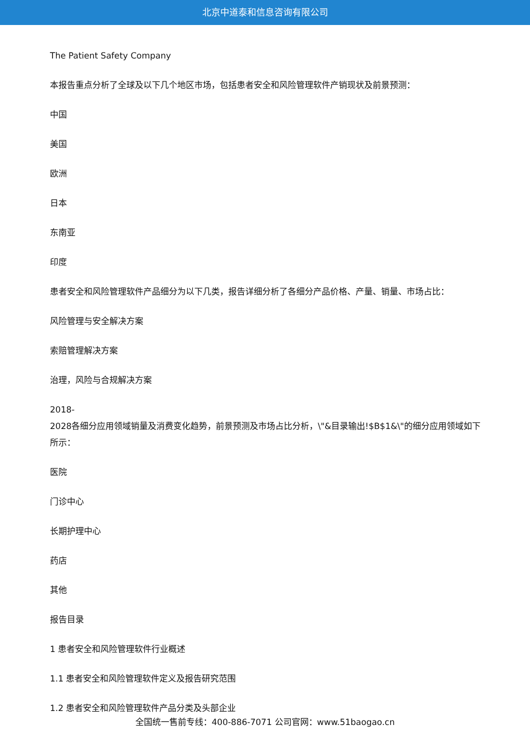北京中道泰和信息咨询有限公司
The Patient Safety Company
本报告重点分析了全球及以下几个地区市场，包括患者安全和风险管理软件产销现状及前景预测：
中国
美国
欧洲
日本
东南亚
印度
患者安全和风险管理软件产品细分为以下几类，报告详细分析了各细分产品价格、产量、销量、市场占比：
风险管理与安全解决方案
索赔管理解决方案
治理，风险与合规解决方案
2018-
2028各细分应用领域销量及消费变化趋势，前景预测及市场占比分析，\"&目录输出!$B$1&\"的细分应用领域如下所示：
医院
门诊中心
长期护理中心
药店
其他
报告目录
1 患者安全和风险管理软件行业概述
1.1 患者安全和风险管理软件定义及报告研究范围
1.2 患者安全和风险管理软件产品分类及头部企业
全国统一售前专线：400-886-7071 公司官网：www.51baogao.cn